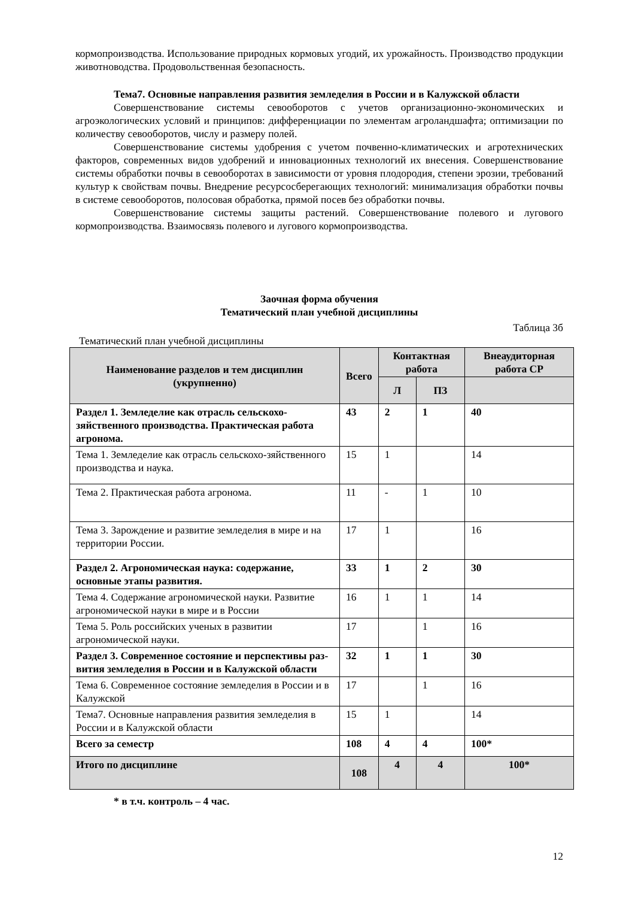кормопроизводства. Использование природных кормовых угодий, их урожайность. Производство продукции животноводства. Продовольственная безопасность.
Тема7. Основные направления развития земледелия в России и в Калужской области
Совершенствование системы севооборотов с учетов организационно-экономических и агроэкологических условий и принципов: дифференциации по элементам агроландшафта; оптимизации по количеству севооборотов, числу и размеру полей.
Совершенствование системы удобрения с учетом почвенно-климатических и агротехнических факторов, современных видов удобрений и инновационных технологий их внесения. Совершенствование системы обработки почвы в севооборотах в зависимости от уровня плодородия, степени эрозии, требований культур к свойствам почвы. Внедрение ресурсосберегающих технологий: минимализация обработки почвы в системе севооборотов, полосовая обработка, прямой посев без обработки почвы.
Совершенствование системы защиты растений. Совершенствование полевого и лугового кормопроизводства. Взаимосвязь полевого и лугового кормопроизводства.
Заочная форма обучения
Тематический план учебной дисциплины
Таблица 3б
Тематический план учебной дисциплины
| Наименование разделов и тем дисциплин (укрупненно) | Всего | Контактная работа | | Внеаудиторная работа СР |
| --- | --- | --- | --- | --- |
| | | Л | ПЗ | |
| Раздел 1. Земледелие как отрасль сельскохо-зяйственного производства. Практическая работа агронома. | 43 | 2 | 1 | 40 |
| Тема 1. Земледелие как отрасль сельскохо-зяйственного производства и наука. | 15 | 1 | | 14 |
| Тема 2. Практическая работа агронома. | 11 | - | 1 | 10 |
| Тема 3. Зарождение и развитие земледелия в мире и на территории России. | 17 | 1 | | 16 |
| Раздел 2. Агрономическая наука: содержание, основные этапы развития. | 33 | 1 | 2 | 30 |
| Тема 4. Содержание агрономической науки. Развитие агрономической науки в мире и в России | 16 | 1 | 1 | 14 |
| Тема 5. Роль российских ученых в развитии агрономической науки. | 17 | | 1 | 16 |
| Раздел 3. Современное состояние и перспективы раз-вития земледелия в России и в Калужской области | 32 | 1 | 1 | 30 |
| Тема 6. Современное состояние земледелия в России и в Калужской | 17 | | 1 | 16 |
| Тема7. Основные направления развития земледелия в России и в Калужской области | 15 | 1 | | 14 |
| Всего за семестр | 108 | 4 | 4 | 100* |
| Итого по дисциплине | 108 | 4 | 4 | 100* |
* в т.ч. контроль – 4 час.
12